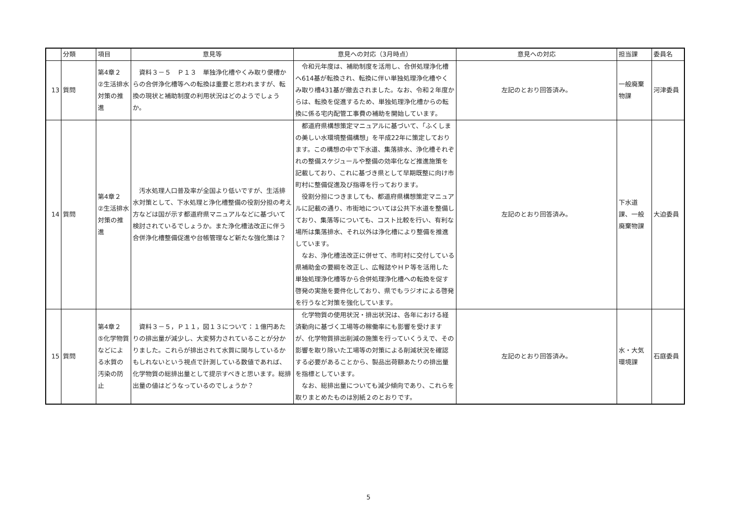| | 分類 | 項目 | 意見等 | 意見への対応（3月時点） | 意見への対応 | 担当課 | 委員名 |
| --- | --- | --- | --- | --- | --- | --- | --- |
| 13 | 質問 | 第4章２ ②生活排水対策の推進 | 資料３－５ Ｐ１３ 単独浄化槽やくみ取り便槽からの合併浄化槽等への転換は重要と思われますが、転換の現状と補助制度の利用状況はどのようでしょうか。 | 令和元年度は、補助制度を活用し、合併処理浄化槽へ614基が転換され、転換に伴い単独処理浄化槽やくみ取り槽431基が撤去されました。なお、令和２年度からは、転換を促進するため、単独処理浄化槽からの転換に係る宅内配管工事費の補助を開始しています。 | 左記のとおり回答済み。 | 一般廃棄物課 | 河津委員 |
| 14 | 質問 | 第4章２ ②生活排水対策の推進 | 汚水処理人口普及率が全国より低いですが、生活排水対策として、下水処理と浄化槽整備の役割分担の考え方などは国が示す都道府県マニュアルなどに基づいて検討されているでしょうか。また浄化槽法改正に伴う合併浄化槽整備促進や台帳管理など新たな強化策は？ | 都道府県構想策定マニュアルに基づいて、「ふくしまの美しい水環境整備構想」を平成22年に策定しております。この構想の中で下水道、集落排水、浄化槽それぞれの整備スケジュールや整備の効率化など推進施策を記載しており、これに基づき県として早期既整に向け市町村に整備促進及び指導を行っております。 役割分担につきましても、都道府県構想策定マニュアルに記載の通り、市街地については公共下水道を整備しており、集落等についても、コスト比較を行い、有利な場所は集落排水、それ以外は浄化槽により整備を推進しています。 なお、浄化槽法改正に併せて、市町村に交付している県補助金の要綱を改正し、広報誌やＨＰ等を活用した単独処理浄化槽等から合併処理浄化槽への転換を促す啓発の実施を要件化しており、県でもラジオによる啓発を行うなど対策を強化しています。 | 左記のとおり回答済み。 | 下水道課、一般廃棄物課 | 大迫委員 |
| 15 | 質問 | 第4章２ ⑤化学物質などによる水質の汚染の防止 | 資料３－５，Ｐ１１，図１３について：１億円あたりの排出量が減少し、大変努力されていることが分かりました。これらが排出されて水質に関与しているかもしれないという視点で計測している数値であれば、化学物質の総排出量として提示すべきと思います。総排出量の値はどうなっているのでしょうか？ | 化学物質の使用状況・排出状況は、各年における経済動向に基づく工場等の稼働率にも影響を受けますが、化学物質排出削減の施策を行っていくうえで、その影響を取り除いた工場等の対策による削減状況を確認する必要があることから、製品出荷額あたりの排出量を指標としています。 なお、総排出量についても減少傾向であり、これらを取りまとめたものは別紙２のとおりです。 | 左記のとおり回答済み。 | 水・大気環境課 | 石庭委員 |
5